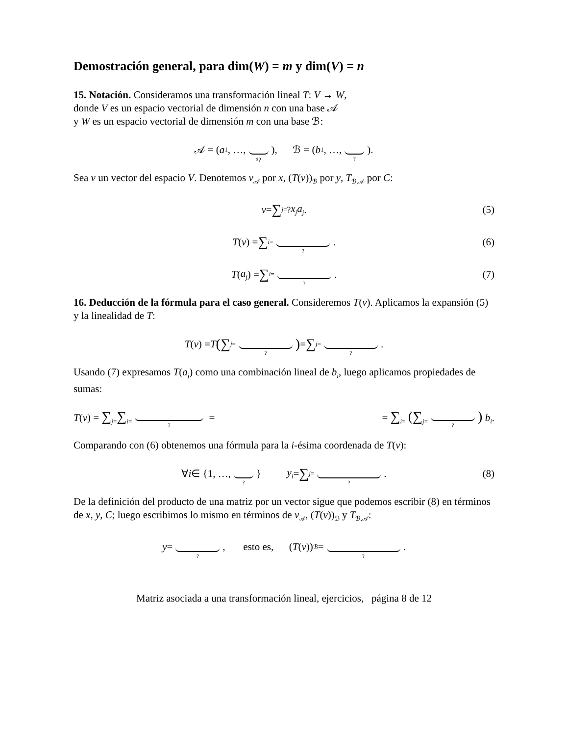Demostración general, para dim(W) = m y dim(V) = n
15. Notación. Consideramos una transformación lineal T: V → W,
donde V es un espacio vectorial de dimensión n con una base 𝒜
y W es un espacio vectorial de dimensión m con una base ℬ:
𝒜 = (a<sub>1</sub>, …, a<sub>?</sub>), ℬ = (b<sub>1</sub>, …, ?).
Sea v un vector del espacio V. Denotemos v<sub>𝒜</sub> por x, (T(v))<sub>ℬ</sub> por y, T<sub>ℬ,𝒜</sub> por C:
v = ∑<sub>j=</sub><sup>?</sup> x<sub>j</sub>a<sub>j</sub>. (5)
T (v) = ∑<sub>i=</sub>?. (6)
T (a<sub>j</sub>) = ∑<sub>i=</sub>?. (7)
16. Deducción de la fórmula para el caso general. Consideremos T(v). Aplicamos la expansión (5) y la linealidad de T:
T (v) = T ( ∑<sub>j=</sub>? ) = ∑<sub>j=</sub>?.
Usando (7) expresamos T(a<sub>j</sub>) como una combinación lineal de b<sub>i</sub>, luego aplicamos propiedades de sumas:
T(v) = ∑<sub>j=</sub>∑<sub>i=</sub>? = = ∑<sub>i=</sub> (∑<sub>j=</sub>?) b<sub>i</sub>.
Comparando con (6) obtenemos una fórmula para la i-ésima coordenada de T(v):
∀ i ∈ {1, …, ? } y<sub>i</sub> = ∑<sub>j=</sub>?. (8)
De la definición del producto de una matriz por un vector sigue que podemos escribir (8) en términos de x, y, C; luego escribimos lo mismo en términos de v<sub>𝒜</sub>, (T(v))<sub>ℬ</sub> y T<sub>ℬ,𝒜</sub>:
y = ?, esto es, (T (v))<sub>ℬ</sub> = ?.
Matriz asociada a una transformación lineal, ejercicios, página 8 de 12